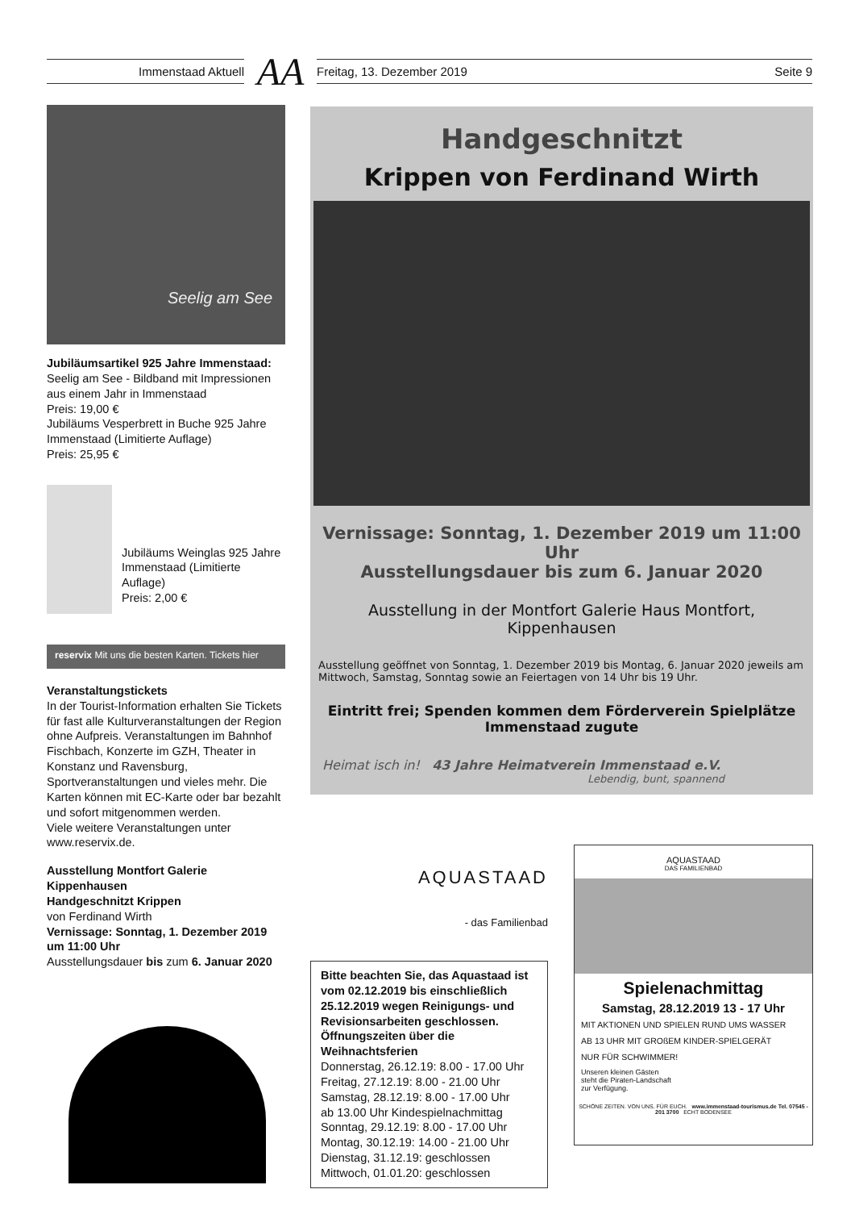Immenstaad Aktuell
AA
Freitag, 13. Dezember 2019 Seite 9
Seelig am See
Jubiläumsartikel 925 Jahre Immenstaad:
Seelig am See - Bildband mit Impressionen aus einem Jahr in Immenstaad
Preis: 19,00 €
Jubiläums Vesperbrett in Buche 925 Jahre Immenstaad (Limitierte Auflage)
Preis: 25,95 €
Jubiläums Weinglas 925 Jahre Immenstaad (Limitierte Auflage)
Preis: 2,00 €
reservix Mit uns die besten Karten. Tickets hier
Veranstaltungstickets
In der Tourist-Information erhalten Sie Tickets für fast alle Kulturveranstaltungen der Region ohne Aufpreis. Veranstaltungen im Bahnhof Fischbach, Konzerte im GZH, Theater in Konstanz und Ravensburg, Sportveranstaltungen und vieles mehr. Die Karten können mit EC-Karte oder bar bezahlt und sofort mitgenommen werden.
Viele weitere Veranstaltungen unter www.reservix.de.
Ausstellung Montfort Galerie Kippenhausen
Handgeschnitzt Krippen
von Ferdinand Wirth
Vernissage: Sonntag, 1. Dezember 2019 um 11:00 Uhr
Ausstellungsdauer bis zum 6. Januar 2020
Handgeschnitzt
Krippen von Ferdinand Wirth
Vernissage: Sonntag, 1. Dezember 2019 um 11:00 Uhr
Ausstellungsdauer bis zum 6. Januar 2020
Ausstellung in der Montfort Galerie Haus Montfort,
Kippenhausen
Ausstellung geöffnet von Sonntag, 1. Dezember 2019 bis Montag, 6. Januar 2020 jeweils am Mittwoch, Samstag, Sonntag sowie an Feiertagen von 14 Uhr bis 19 Uhr.
Eintritt frei; Spenden kommen dem Förderverein Spielplätze
Immenstaad zugute
Heimat isch in! 43 Jahre Heimatverein Immenstaad e.V.
Lebendig, bunt, spannend
AQUASTAAD
- das Familienbad
Bitte beachten Sie, das Aquastaad ist vom 02.12.2019 bis einschließlich 25.12.2019 wegen Reinigungs- und Revisionsarbeiten geschlossen. Öffnungszeiten über die Weihnachtsferien
Donnerstag, 26.12.19: 8.00 - 17.00 Uhr
Freitag, 27.12.19: 8.00 - 21.00 Uhr
Samstag, 28.12.19: 8.00 - 17.00 Uhr
ab 13.00 Uhr Kindespielnachmittag
Sonntag, 29.12.19: 8.00 - 17.00 Uhr
Montag, 30.12.19: 14.00 - 21.00 Uhr
Dienstag, 31.12.19: geschlossen
Mittwoch, 01.01.20: geschlossen
AQUASTAAD
DAS FAMILIENBAD
Spielenachmittag
Samstag, 28.12.2019 13 - 17 Uhr
MIT AKTIONEN UND SPIELEN RUND UMS WASSER
AB 13 UHR MIT GROßEM KINDER-SPIELGERÄT
NUR FÜR SCHWIMMER!
Unseren kleinen Gästen
steht die Piraten-Landschaft
zur Verfügung.
SCHÖNE ZEITEN. VON UNS. FÜR EUCH. www.immenstaad-tourismus.de Tel. 07545 - 201 3700 ECHT BODENSEE